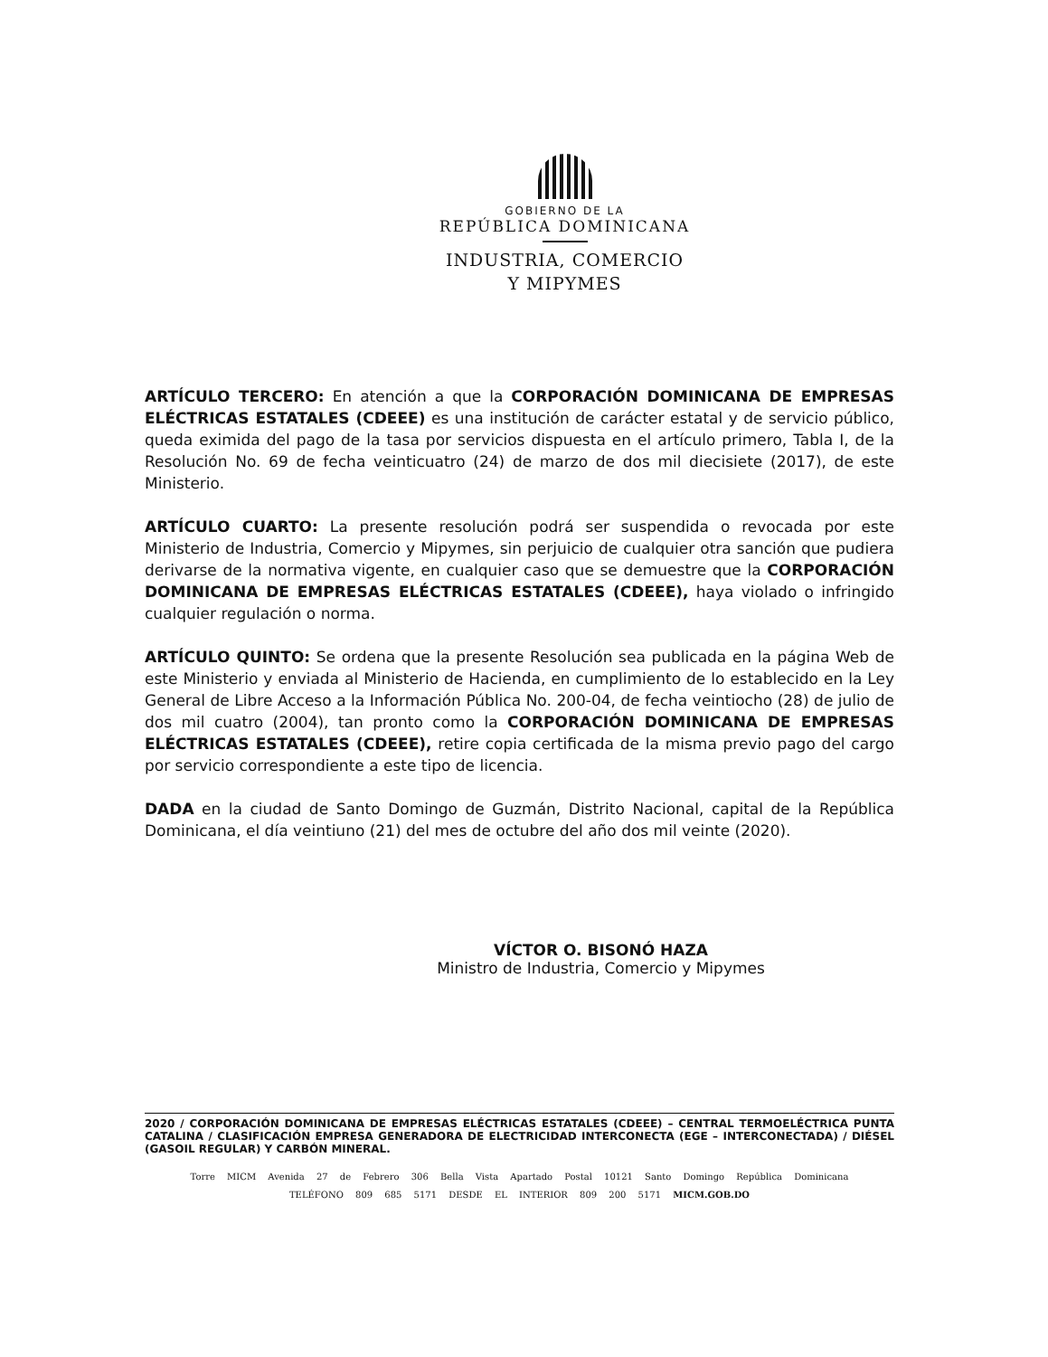GOBIERNO DE LA
REPÚBLICA DOMINICANA
INDUSTRIA, COMERCIO
Y MIPYMES
ARTÍCULO TERCERO: En atención a que la CORPORACIÓN DOMINICANA DE EMPRESAS ELÉCTRICAS ESTATALES (CDEEE) es una institución de carácter estatal y de servicio público, queda eximida del pago de la tasa por servicios dispuesta en el artículo primero, Tabla I, de la Resolución No. 69 de fecha veinticuatro (24) de marzo de dos mil diecisiete (2017), de este Ministerio.
ARTÍCULO CUARTO: La presente resolución podrá ser suspendida o revocada por este Ministerio de Industria, Comercio y Mipymes, sin perjuicio de cualquier otra sanción que pudiera derivarse de la normativa vigente, en cualquier caso que se demuestre que la CORPORACIÓN DOMINICANA DE EMPRESAS ELÉCTRICAS ESTATALES (CDEEE), haya violado o infringido cualquier regulación o norma.
ARTÍCULO QUINTO: Se ordena que la presente Resolución sea publicada en la página Web de este Ministerio y enviada al Ministerio de Hacienda, en cumplimiento de lo establecido en la Ley General de Libre Acceso a la Información Pública No. 200-04, de fecha veintiocho (28) de julio de dos mil cuatro (2004), tan pronto como la CORPORACIÓN DOMINICANA DE EMPRESAS ELÉCTRICAS ESTATALES (CDEEE), retire copia certificada de la misma previo pago del cargo por servicio correspondiente a este tipo de licencia.
DADA en la ciudad de Santo Domingo de Guzmán, Distrito Nacional, capital de la República Dominicana, el día veintiuno (21) del mes de octubre del año dos mil veinte (2020).
VÍCTOR O. BISONÓ HAZA
Ministro de Industria, Comercio y Mipymes
2020 / CORPORACIÓN DOMINICANA DE EMPRESAS ELÉCTRICAS ESTATALES (CDEEE) – CENTRAL TERMOELÉCTRICA PUNTA CATALINA / CLASIFICACIÓN EMPRESA GENERADORA DE ELECTRICIDAD INTERCONECTA (EGE – INTERCONECTADA) / DIÉSEL (GASOIL REGULAR) Y CARBÓN MINERAL.
Torre MICM Avenida 27 de Febrero 306 Bella Vista Apartado Postal 10121 Santo Domingo República Dominicana
TELÉFONO 809 685 5171 DESDE EL INTERIOR 809 200 5171 MICM.GOB.DO